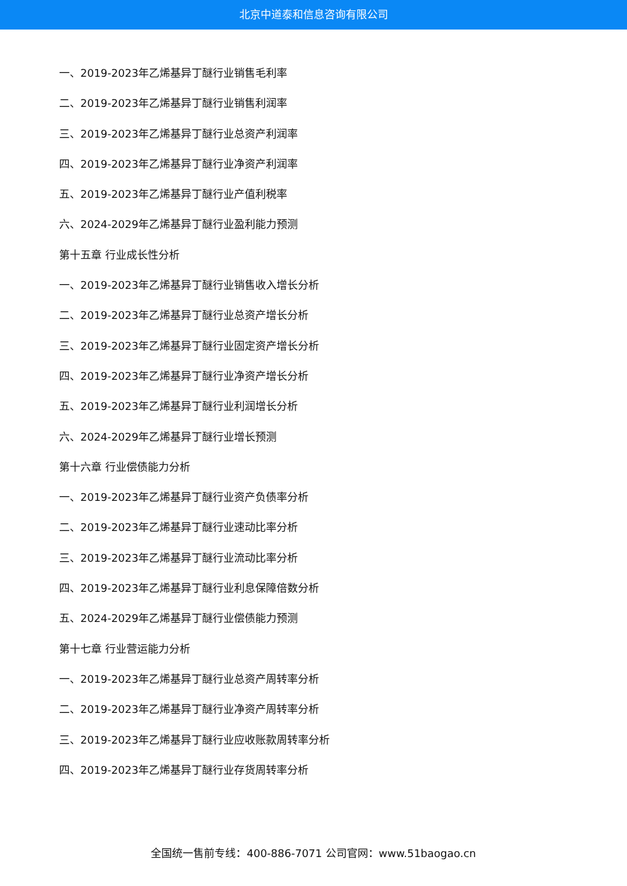北京中道泰和信息咨询有限公司
一、2019-2023年乙烯基异丁醚行业销售毛利率
二、2019-2023年乙烯基异丁醚行业销售利润率
三、2019-2023年乙烯基异丁醚行业总资产利润率
四、2019-2023年乙烯基异丁醚行业净资产利润率
五、2019-2023年乙烯基异丁醚行业产值利税率
六、2024-2029年乙烯基异丁醚行业盈利能力预测
第十五章 行业成长性分析
一、2019-2023年乙烯基异丁醚行业销售收入增长分析
二、2019-2023年乙烯基异丁醚行业总资产增长分析
三、2019-2023年乙烯基异丁醚行业固定资产增长分析
四、2019-2023年乙烯基异丁醚行业净资产增长分析
五、2019-2023年乙烯基异丁醚行业利润增长分析
六、2024-2029年乙烯基异丁醚行业增长预测
第十六章 行业偿债能力分析
一、2019-2023年乙烯基异丁醚行业资产负债率分析
二、2019-2023年乙烯基异丁醚行业速动比率分析
三、2019-2023年乙烯基异丁醚行业流动比率分析
四、2019-2023年乙烯基异丁醚行业利息保障倍数分析
五、2024-2029年乙烯基异丁醚行业偿债能力预测
第十七章 行业营运能力分析
一、2019-2023年乙烯基异丁醚行业总资产周转率分析
二、2019-2023年乙烯基异丁醚行业净资产周转率分析
三、2019-2023年乙烯基异丁醚行业应收账款周转率分析
四、2019-2023年乙烯基异丁醚行业存货周转率分析
全国统一售前专线：400-886-7071 公司官网：www.51baogao.cn